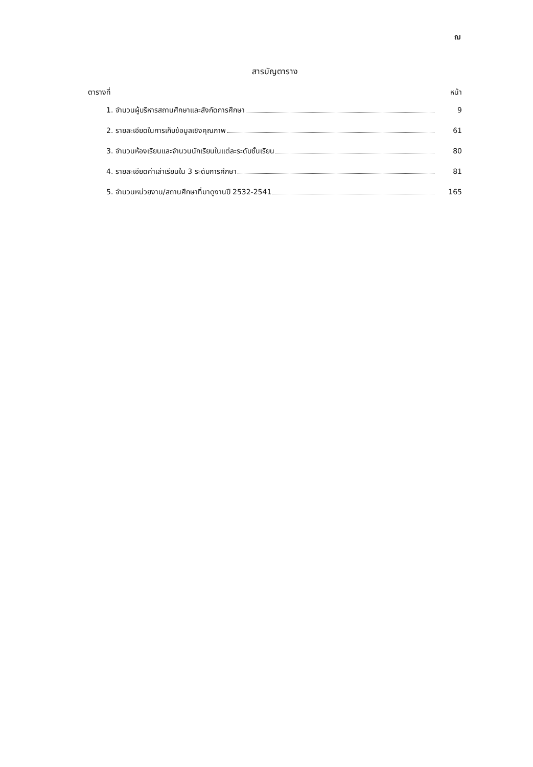ฌ
สารบัญตาราง
ตารางที่ หน้า
1. จำนวนผู้บริหารสถานศึกษาและสังกัดการศึกษา 9
2. รายละเอียดในการเก็บข้อมูลเชิงคุณภาพ 61
3. จำนวนห้องเรียนและจำนวนนักเรียนในแต่ละระดับชั้นเรียน 80
4. รายละเอียดค่าเล่าเรียนใน 3 ระดับการศึกษา 81
5. จำนวนหน่วยงาน/สถานศึกษาที่มาดูงานปี 2532-2541 165